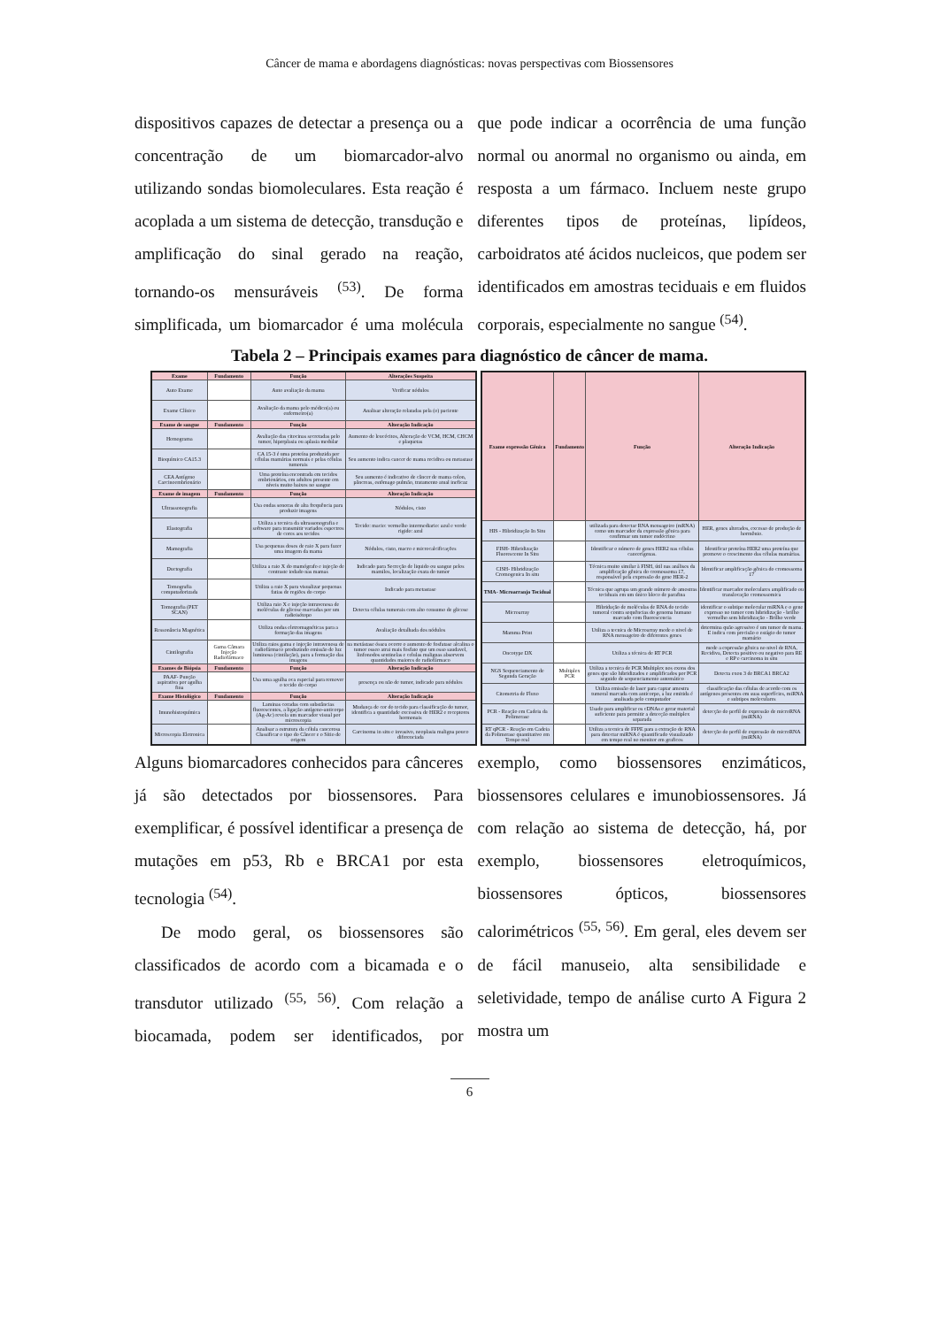Câncer de mama e abordagens diagnósticas: novas perspectivas com Biossensores
dispositivos capazes de detectar a presença ou a concentração de um biomarcador-alvo utilizando sondas biomoleculares. Esta reação é acoplada a um sistema de detecção, transdução e amplificação do sinal gerado na reação, tornando-os mensuráveis <sup>(53)</sup>. De forma simplificada, um biomarcador é uma molécula que pode indicar a ocorrência de uma função normal ou anormal no organismo ou ainda, em resposta a um fármaco. Incluem neste grupo diferentes tipos de proteínas, lipídeos, carboidratos até ácidos nucleicos, que podem ser identificados em amostras teciduais e em fluidos corporais, especialmente no sangue <sup>(54)</sup>.
Tabela 2 – Principais exames para diagnóstico de câncer de mama.
| Exame | Fundamento | Função | Alterações Suspeita |
| --- | --- | --- | --- |
| Auto Exame | | Auto avaliação da mama | Verificar nódulos |
| Exame Clínico | | Avaliação da mama pelo médico(a) ou enfermeiro(a) | Analisar alteração relatadas pela (o) paciente |
| Exame de sangue | Fundamento | Função | Alteração Indicação |
| Hemograma | | Avaliação das citocinas secretadas pelo tumor, hiperplasia ou aplasia medular | Aumento de leucócitos, Alteração de VCM, HCM, CHCM e plaquetas |
| Bioquímico CA15.3 | | CA 15-3 é uma proteína produzida por células mamárias normais e pelas células tumorais | Seu aumento indica cancer de mama recidiva ou metastase |
| CEA Antígeno Carcinoembrionário | | Uma proteína encontrada em tecidos embrionários, em adultos presente em níveis muito baixos no sangue | Seu aumento é indicativo de câncer de mama colon, pâncreas, estômago pulmão, tratamento atual ineficaz |
| Exame de imagem | Fundamento | Função | Alteração Indicação |
| Ultrassonografia | | Usa ondas sonoras de alta frequência para produzir imagens | Nódulos, cisto |
| Elastografia | | Utiliza a tecnica da ultrassonografia e software para transmitir variados espectros de cores aos tecidos | Tecido: macio: vermelho intermediario: azul e verde rigido: azul |
| Mamografia | | Usa pequenas doses de raio X para fazer uma imagem da mama | Nódulos, cisto, macro e microcalcificações |
| Ductografia | | Utiliza a raio X do mamógrafo e injeção de contraste iodado nas mamas | Indicado para Secreção de liquido ou sangue pelos mamilos, localização exata do tumor |
| Tomografia computadorizada | | Utiliza a raio X para visualizar pequenas fatias de regiões do corpo | Indicado para metastase |
| Tomografia (PET SCAN) | | Utiliza raio X e injeção intravenosa de moléculas de glicose marcadas por um radioisótopo | Detecta células tumorais com alto consumo de glicose |
| Ressonância Magnética | | Utiliza ondas eletromagnéticas para a formação das imagens | Avaliação detalhada dos nódulos |
| Cintilografia | Gama Câmara Injeção Radiofármaco | Utiliza raios gama e injeção intravenosa de radiofármaco produzindo emissão de luz luminosa (cintilação), para a formação das imagens | na metástase óssea ocorre o aumento de fosfatase alcalina o tumor osseo atrai mais fosfato que um osso saudavel, linfonodos sentinelas e celulas malignas absorvem quantidades maiores de radiofármaco |
| Exames de Biópsia | Fundamento | Função | Alteração Indicação |
| PAAF- Punção aspirativa por agulha fina | | Usa uma agulha oca especial para remover o tecido do corpo | presença ou não de tumor, indicado para nódulos |
| Exame Histológico | Fundamento | Função | Alteração Indicação |
| Imunohistoquímica | | Laminas coradas com substâncias fluorescentes, a ligação antígeno-anticorpo (Ag-Ac) revela um marcador visual por microscopia | Mudança de cor do tecido para classificação do tumor, identifica a quantidade excessiva de HER2 e receptores hormonais |
| Microscopia Eletronica | | Analisar a estrutura da célula cancerosa Classificar o tipo do Câncer e o Sítio de origem | Carcinoma in situ e invasivo, neoplasia maligna pouco diferenciada |
| Exame expressão Gênica | Fundamento | Função | Alteração Indicação |
| --- | --- | --- | --- |
| HIS - Hibridização In Situ | | utilizada para detectar RNA mensageiro (mRNA) como um marcador da expressão gênica para confirmar um tumor endócrino | HER, genes alterados, excesso de produção de hormônio. |
| FISH- Hibridização Fluorescente In Situ | | Identificar o número de genes HER2 nas células cancerígenas. | Identificar proteína HER2 uma proteína que promove o crescimento das células mamárias. |
| CISH- Hibridização Cromogenica In situ | | Técnica muito similar à FISH, útil nas análises da amplificação gênica do cromossoma 17, responsável pela expressão do gene HER-2 | Identificar amplificação gênica do cromossoma 17 |
| TMA- Microarranjo Tecidual | | Técnica que agrupa um grande número de amostras teciduais em um único bloco de parafina | Identificar marcador moleculares amplificado ou translocação cromossomica |
| Microarray | | Hibridação de moléculas de RNA do tecido tumoral contra sequências do genoma humano marcado com fluorescencia | identificar o subtipo molecular miRNA e o gene expresso no tumor com hibridização - brilho vermelho sem hibridização - Brilho verde |
| Mamma Print | | Utiliza a tecnica de Microarray mede o nivel de RNA mensageiro de diferentes genes | determina quão agressivo é um tumor de mama. E indica com precisão o estágio do tumor mamário |
| Oncotype DX | | Utiliza a técnica de RT PCR | mede a expressão gênica no nivel de RNA, Recidiva, Detecta positivo ou negativo para RE e RP e carcinoma in situ |
| NGS Sequenciamento de Segunda Geração | Multiplex PCR | Utiliza a tecnica de PCR Multiplex nos exons dos genes que são hibridizados e amplificados por PCR seguido de sequenciamento automático | Detecta exon 3 de BRCA1 BRCA2 |
| Citometria de Fluxo | | Utiliza emissão de laser para captar amostra tumoral marcada com anticorpo, a luz emitida é analisada pelo computador | classificação das células de acordo com os antígenos presentes em suas superfícies, miRNA e subtipos moleculares |
| PCR - Reação em Cadeia da Polimerase | | Usado para amplificar os cDNAs e gerar material suficiente para permitir a detecção multiplex separada | detecção do perfil de expressão de microRNA (miRNA) |
| RT qPCR - Reação em Cadeia da Polimerase quantitativo em Tempo real | | Utiliza a tecnica de FFPE para a extração de RNA para detectar miRNA é quantificado visualizado em tempo real no monitor em graficos | detecção do perfil de expressão de microRNA (miRNA) |
Alguns biomarcadores conhecidos para cânceres já são detectados por biossensores. Para exemplificar, é possível identificar a presença de mutações em p53, Rb e BRCA1 por esta tecnologia <sup>(54)</sup>.
De modo geral, os biossensores são classificados de acordo com a bicamada e o transdutor utilizado <sup>(55, 56)</sup>. Com relação a biocamada, podem ser identificados, por exemplo, como biossensores enzimáticos, biossensores celulares e imunobiossensores. Já com relação ao sistema de detecção, há, por exemplo, biossensores eletroquímicos, biossensores ópticos, biossensores calorimétricos <sup>(55, 56)</sup>. Em geral, eles devem ser de fácil manuseio, alta sensibilidade e seletividade, tempo de análise curto A Figura 2 mostra um
6